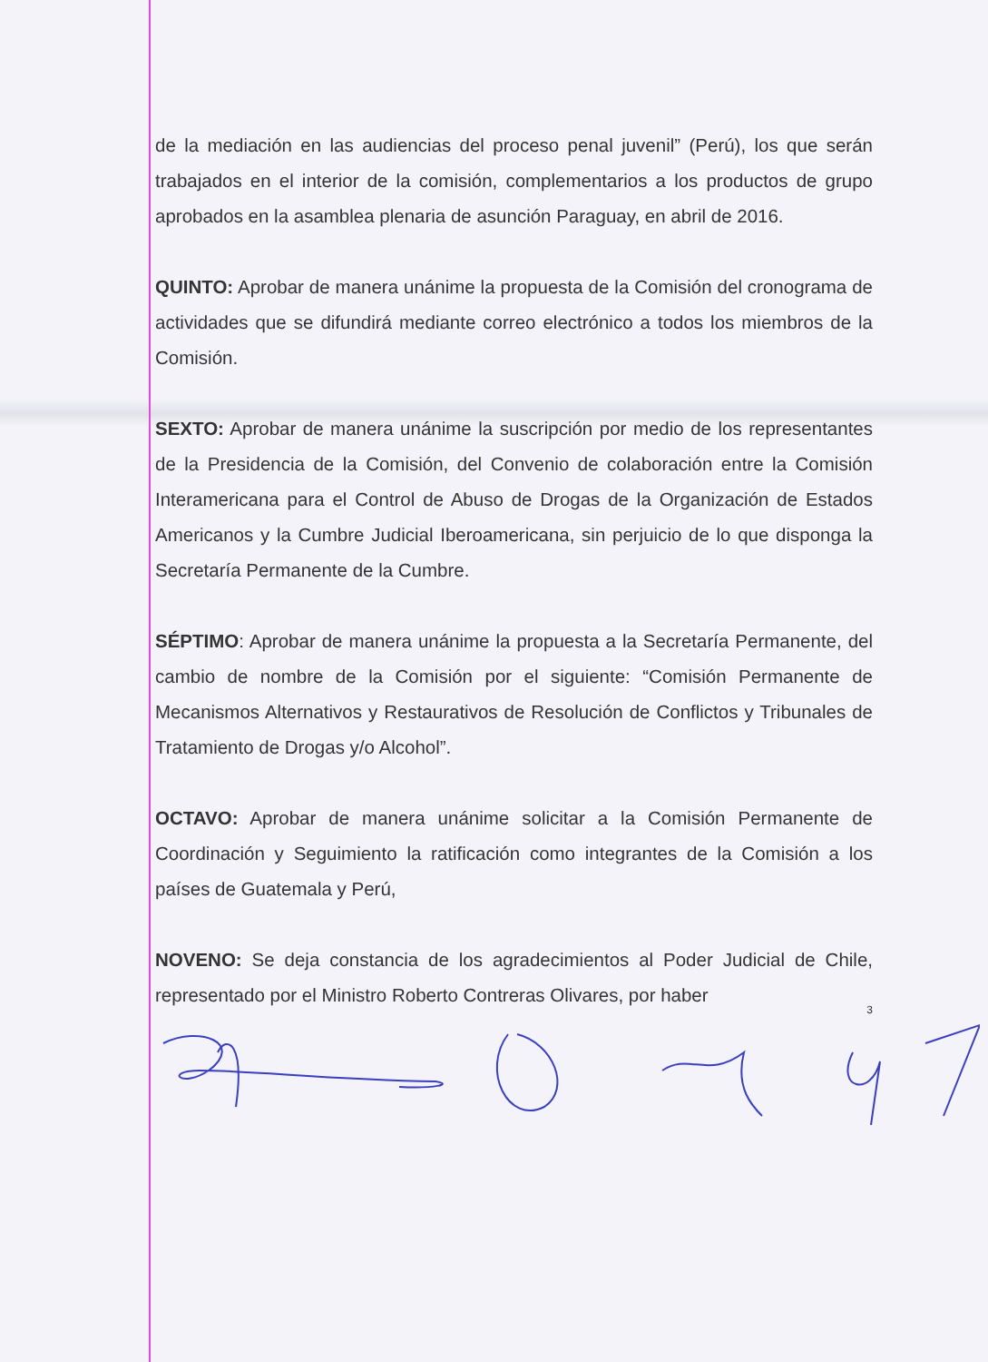de la mediación en las audiencias del proceso penal juvenil” (Perú), los que serán trabajados en el interior de la comisión, complementarios a los productos de grupo aprobados en la asamblea plenaria de asunción Paraguay, en abril de 2016.
QUINTO: Aprobar de manera unánime la propuesta de la Comisión del cronograma de actividades que se difundirá mediante correo electrónico a todos los miembros de la Comisión.
SEXTO: Aprobar de manera unánime la suscripción por medio de los representantes de la Presidencia de la Comisión, del Convenio de colaboración entre la Comisión Interamericana para el Control de Abuso de Drogas de la Organización de Estados Americanos y la Cumbre Judicial Iberoamericana, sin perjuicio de lo que disponga la Secretaría Permanente de la Cumbre.
SÉPTIMO: Aprobar de manera unánime la propuesta a la Secretaría Permanente, del cambio de nombre de la Comisión por el siguiente: “Comisión Permanente de Mecanismos Alternativos y Restaurativos de Resolución de Conflictos y Tribunales de Tratamiento de Drogas y/o Alcohol”.
OCTAVO: Aprobar de manera unánime solicitar a la Comisión Permanente de Coordinación y Seguimiento la ratificación como integrantes de la Comisión a los países de Guatemala y Perú,
NOVENO: Se deja constancia de los agradecimientos al Poder Judicial de Chile, representado por el Ministro Roberto Contreras Olivares, por haber
3